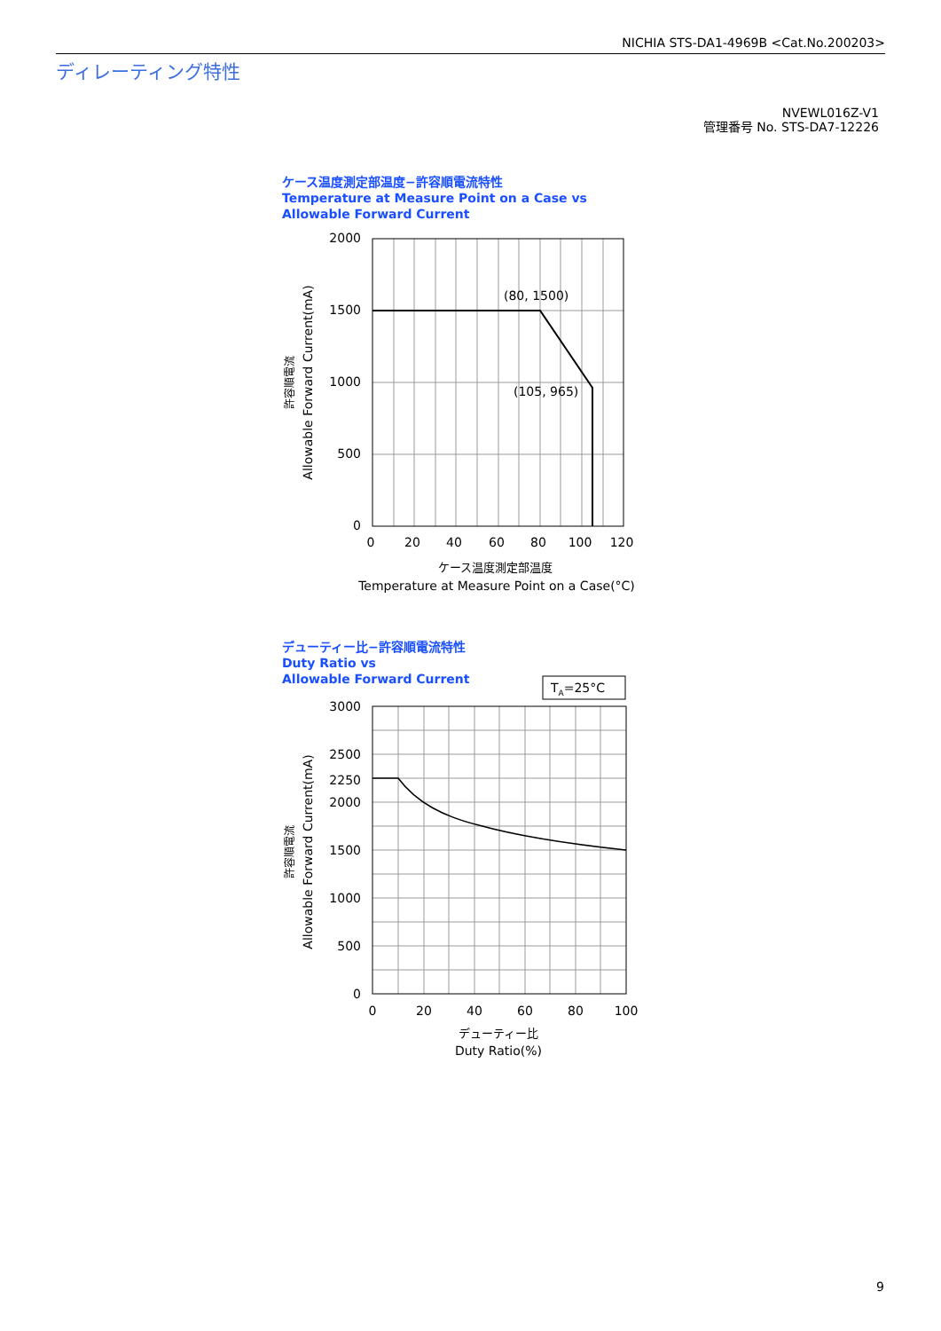NICHIA STS-DA1-4969B <Cat.No.200203>
ディレーティング特性
NVEWL016Z-V1
管理番号 No. STS-DA7-12226
ケース温度測定部温度−許容順電流特性
Temperature at Measure Point on a Case vs
Allowable Forward Current
2000
1500
1000
500
0
0
20
40
60
80
100
120
(80, 1500)
(105, 965)
ケース温度測定部温度
Temperature at Measure Point on a Case(°C)
Allowable Forward Current(mA)
許容順電流
デューティー比−許容順電流特性
Duty Ratio vs
Allowable Forward Current
TA=25°C
3000
2500
2250
2000
1500
1000
500
0
0
20
40
60
80
100
デューティー比
Duty Ratio(%)
Allowable Forward Current(mA)
許容順電流
9